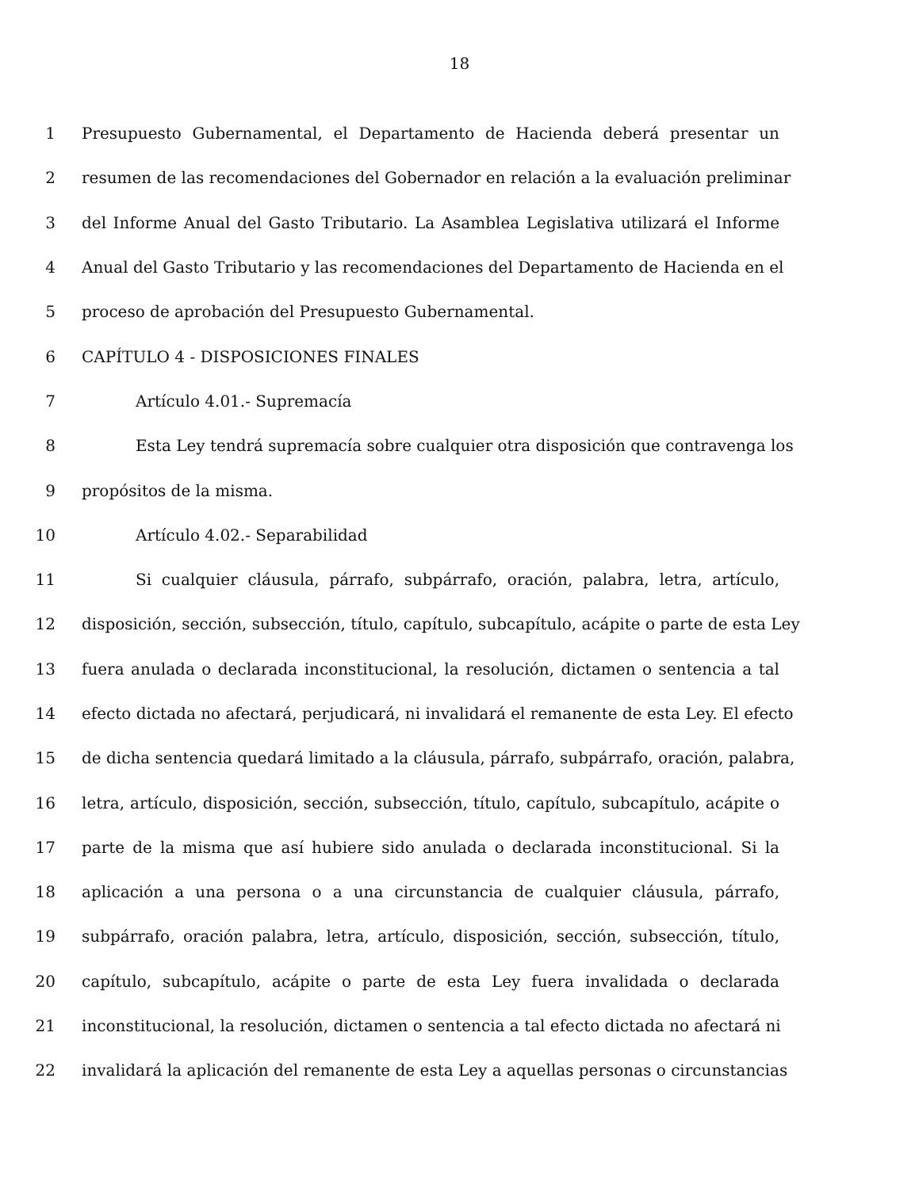18
1 Presupuesto Gubernamental, el Departamento de Hacienda deberá presentar un
2 resumen de las recomendaciones del Gobernador en relación a la evaluación preliminar
3 del Informe Anual del Gasto Tributario. La Asamblea Legislativa utilizará el Informe
4 Anual del Gasto Tributario y las recomendaciones del Departamento de Hacienda en el
5 proceso de aprobación del Presupuesto Gubernamental.
6 CAPÍTULO 4 - DISPOSICIONES FINALES
7 Artículo 4.01.- Supremacía
8 Esta Ley tendrá supremacía sobre cualquier otra disposición que contravenga los
9 propósitos de la misma.
10 Artículo 4.02.- Separabilidad
11 Si cualquier cláusula, párrafo, subpárrafo, oración, palabra, letra, artículo,
12 disposición, sección, subsección, título, capítulo, subcapítulo, acápite o parte de esta Ley
13 fuera anulada o declarada inconstitucional, la resolución, dictamen o sentencia a tal
14 efecto dictada no afectará, perjudicará, ni invalidará el remanente de esta Ley. El efecto
15 de dicha sentencia quedará limitado a la cláusula, párrafo, subpárrafo, oración, palabra,
16 letra, artículo, disposición, sección, subsección, título, capítulo, subcapítulo, acápite o
17 parte de la misma que así hubiere sido anulada o declarada inconstitucional. Si la
18 aplicación a una persona o a una circunstancia de cualquier cláusula, párrafo,
19 subpárrafo, oración palabra, letra, artículo, disposición, sección, subsección, título,
20 capítulo, subcapítulo, acápite o parte de esta Ley fuera invalidada o declarada
21 inconstitucional, la resolución, dictamen o sentencia a tal efecto dictada no afectará ni
22 invalidará la aplicación del remanente de esta Ley a aquellas personas o circunstancias